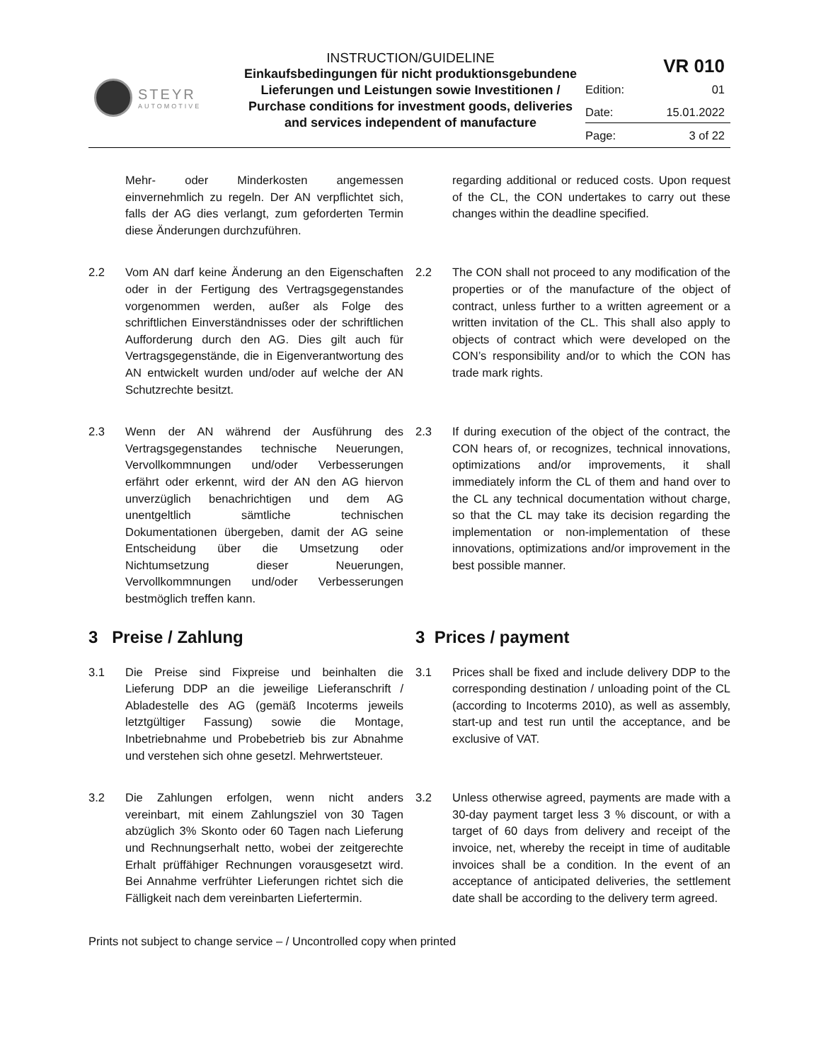STEYR
AUTOMOTIVE
INSTRUCTION/GUIDELINE
Einkaufsbedingungen für nicht produktionsgebundene Lieferungen und Leistungen sowie Investitionen / Purchase conditions for investment goods, deliveries and services independent of manufacture
| VR 010 | |
| Edition: | 01 |
| Date: | 15.01.2022 |
| Page: | 3 of 22 |
Mehr- oder Minderkosten angemessen einvernehmlich zu regeln. Der AN verpflichtet sich, falls der AG dies verlangt, zum geforderten Termin diese Änderungen durchzuführen.
regarding additional or reduced costs. Upon request of the CL, the CON undertakes to carry out these changes within the deadline specified.
2.2 Vom AN darf keine Änderung an den Eigenschaften oder in der Fertigung des Vertragsgegenstandes vorgenommen werden, außer als Folge des schriftlichen Einverständnisses oder der schriftlichen Aufforderung durch den AG. Dies gilt auch für Vertragsgegenstände, die in Eigenverantwortung des AN entwickelt wurden und/oder auf welche der AN Schutzrechte besitzt.
2.2 The CON shall not proceed to any modification of the properties or of the manufacture of the object of contract, unless further to a written agreement or a written invitation of the CL. This shall also apply to objects of contract which were developed on the CON’s responsibility and/or to which the CON has trade mark rights.
2.3 Wenn der AN während der Ausführung des Vertragsgegenstandes technische Neuerungen, Vervollkommnungen und/oder Verbesserungen erfährt oder erkennt, wird der AN den AG hiervon unverzüglich benachrichtigen und dem AG unentgeltlich sämtliche technischen Dokumentationen übergeben, damit der AG seine Entscheidung über die Umsetzung oder Nichtumsetzung dieser Neuerungen, Vervollkommnungen und/oder Verbesserungen bestmöglich treffen kann.
2.3 If during execution of the object of the contract, the CON hears of, or recognizes, technical innovations, optimizations and/or improvements, it shall immediately inform the CL of them and hand over to the CL any technical documentation without charge, so that the CL may take its decision regarding the implementation or non-implementation of these innovations, optimizations and/or improvement in the best possible manner.
3 Preise / Zahlung 3 Prices / payment
3.1 Die Preise sind Fixpreise und beinhalten die Lieferung DDP an die jeweilige Lieferanschrift / Abladestelle des AG (gemäß Incoterms jeweils letztgültiger Fassung) sowie die Montage, Inbetriebnahme und Probebetrieb bis zur Abnahme und verstehen sich ohne gesetzl. Mehrwertsteuer.
3.1 Prices shall be fixed and include delivery DDP to the corresponding destination / unloading point of the CL (according to Incoterms 2010), as well as assembly, start-up and test run until the acceptance, and be exclusive of VAT.
3.2 Die Zahlungen erfolgen, wenn nicht anders vereinbart, mit einem Zahlungsziel von 30 Tagen abzüglich 3% Skonto oder 60 Tagen nach Lieferung und Rechnungserhalt netto, wobei der zeitgerechte Erhalt prüffähiger Rechnungen vorausgesetzt wird. Bei Annahme verfrühter Lieferungen richtet sich die Fälligkeit nach dem vereinbarten Liefertermin.
3.2 Unless otherwise agreed, payments are made with a 30-day payment target less 3 % discount, or with a target of 60 days from delivery and receipt of the invoice, net, whereby the receipt in time of auditable invoices shall be a condition. In the event of an acceptance of anticipated deliveries, the settlement date shall be according to the delivery term agreed.
Prints not subject to change service – / Uncontrolled copy when printed